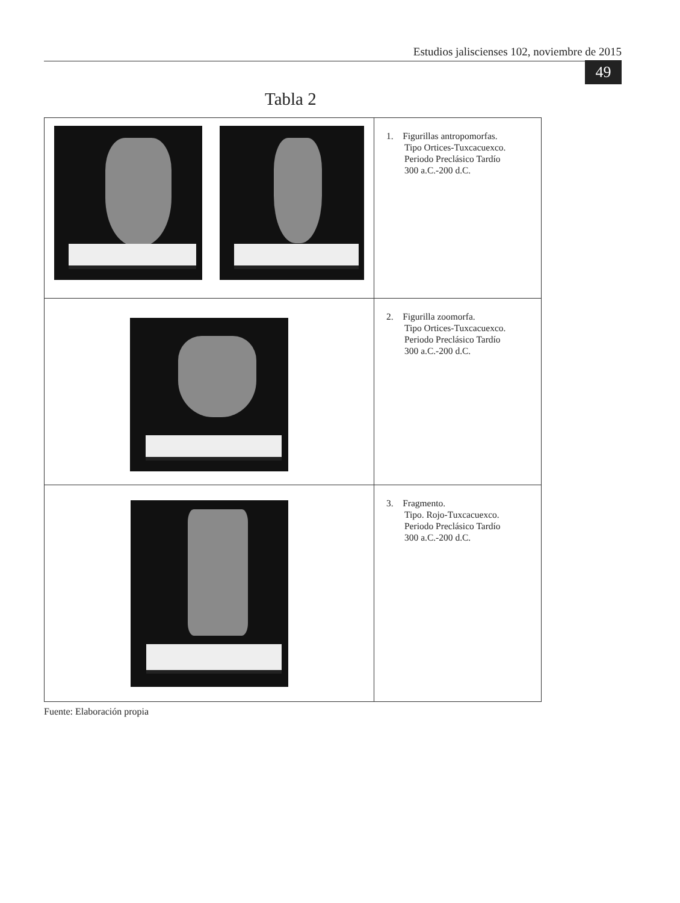Estudios jaliscienses 102, noviembre de 2015
49
Tabla 2
| | 1. Figurillas antropomorfas. Tipo Ortices-Tuxcacuexco. Periodo Preclásico Tardío 300 a.C.-200 d.C. |
| | 2. Figurilla zoomorfa. Tipo Ortices-Tuxcacuexco. Periodo Preclásico Tardío 300 a.C.-200 d.C. |
| | 3. Fragmento. Tipo. Rojo-Tuxcacuexco. Periodo Preclásico Tardío 300 a.C.-200 d.C. |
Fuente: Elaboración propia